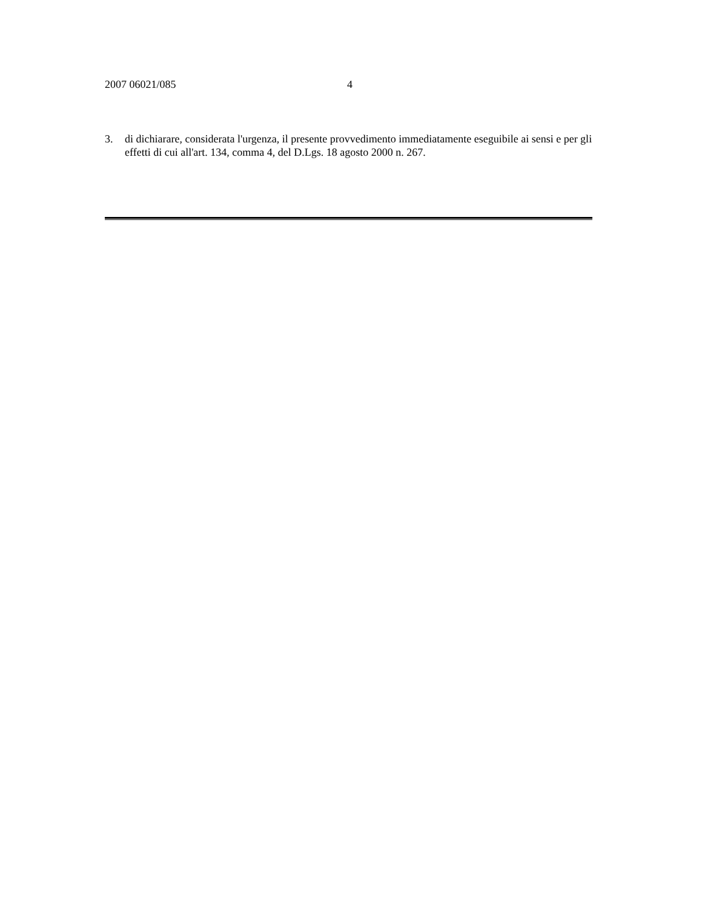2007 06021/085 4
3. di dichiarare, considerata l'urgenza, il presente provvedimento immediatamente eseguibile ai sensi e per gli effetti di cui all'art. 134, comma 4, del D.Lgs. 18 agosto 2000 n. 267.